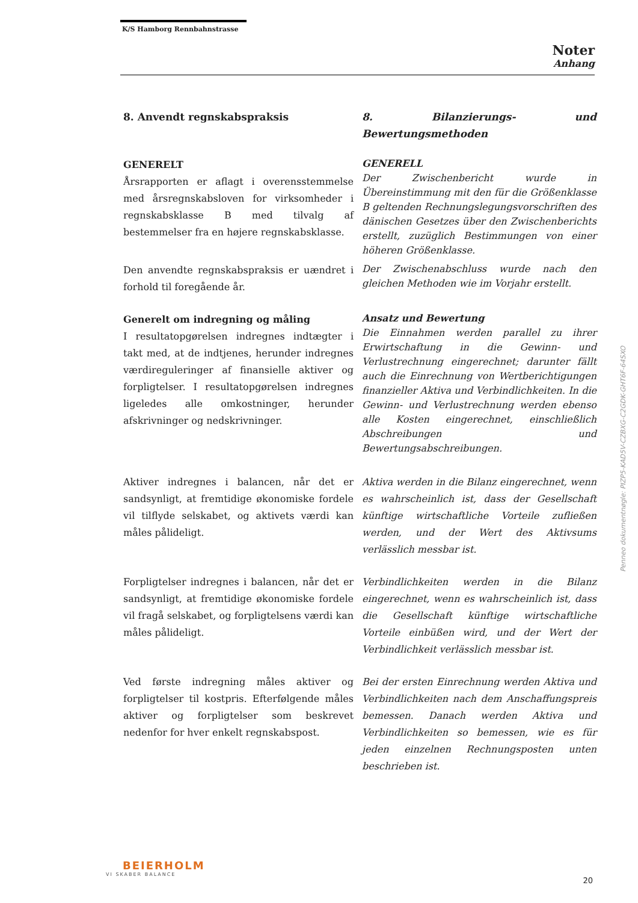K/S Hamborg Rennbahnstrasse
Noter
Anhang
8. Anvendt regnskabspraksis
8. Bilanzierungs- und Bewertungsmethoden
GENERELT
Årsrapporten er aflagt i overensstemmelse med årsregnskabsloven for virksomheder i regnskabsklasse B med tilvalg af bestemmelser fra en højere regnskabsklasse.
GENERELL
Der Zwischenbericht wurde in Übereinstimmung mit den für die Größenklasse B geltenden Rechnungslegungsvorschriften des dänischen Gesetzes über den Zwischenberichts erstellt, zuzüglich Bestimmungen von einer höheren Größenklasse.
Den anvendte regnskabspraksis er uændret i forhold til foregående år.
Der Zwischenabschluss wurde nach den gleichen Methoden wie im Vorjahr erstellt.
Generelt om indregning og måling
I resultatopgørelsen indregnes indtægter i takt med, at de indtjenes, herunder indregnes værdireguleringer af finansielle aktiver og forpligtelser. I resultatopgørelsen indregnes ligeledes alle omkostninger, herunder afskrivninger og nedskrivninger.
Ansatz und Bewertung
Die Einnahmen werden parallel zu ihrer Erwirtschaftung in die Gewinn- und Verlustrechnung eingerechnet; darunter fällt auch die Einrechnung von Wertberichtigungen finanzieller Aktiva und Verbindlichkeiten. In die Gewinn- und Verlustrechnung werden ebenso alle Kosten eingerechnet, einschließlich Abschreibungen und Bewertungsabschreibungen.
Aktiver indregnes i balancen, når det er sandsynligt, at fremtidige økonomiske fordele vil tilflyde selskabet, og aktivets værdi kan måles pålideligt.
Aktiva werden in die Bilanz eingerechnet, wenn es wahrscheinlich ist, dass der Gesellschaft künftige wirtschaftliche Vorteile zufließen werden, und der Wert des Aktivsums verlässlich messbar ist.
Forpligtelser indregnes i balancen, når det er sandsynligt, at fremtidige økonomiske fordele vil fragå selskabet, og forpligtelsens værdi kan måles pålideligt.
Verbindlichkeiten werden in die Bilanz eingerechnet, wenn es wahrscheinlich ist, dass die Gesellschaft künftige wirtschaftliche Vorteile einbüßen wird, und der Wert der Verbindlichkeit verlässlich messbar ist.
Ved første indregning måles aktiver og forpligtelser til kostpris. Efterfølgende måles aktiver og forpligtelser som beskrevet nedenfor for hver enkelt regnskabspost.
Bei der ersten Einrechnung werden Aktiva und Verbindlichkeiten nach dem Anschaffungspreis bemessen. Danach werden Aktiva und Verbindlichkeiten so bemessen, wie es für jeden einzelnen Rechnungsposten unten beschrieben ist.
Penneo dokumentnøgle: PIZP5-KAD5V-CZBXG-C2GDK-GHT6F-64SXO
BEIERHOLM
VI SKABER BALANCE
20